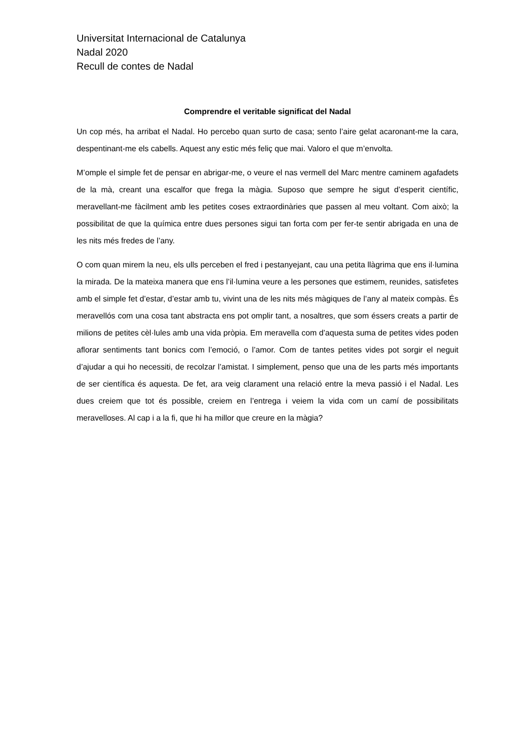Universitat Internacional de Catalunya
Nadal 2020
Recull de contes de Nadal
Comprendre el veritable significat del Nadal
Un cop més, ha arribat el Nadal. Ho percebo quan surto de casa; sento l’aire gelat acaronant-me la cara, despentinant-me els cabells. Aquest any estic més feliç que mai. Valoro el que m’envolta.
M’omple el simple fet de pensar en abrigar-me, o veure el nas vermell del Marc mentre caminem agafadets de la mà, creant una escalfor que frega la màgia. Suposo que sempre he sigut d’esperit científic, meravellant-me fàcilment amb les petites coses extraordinàries que passen al meu voltant. Com això; la possibilitat de que la química entre dues persones sigui tan forta com per fer-te sentir abrigada en una de les nits més fredes de l’any.
O com quan mirem la neu, els ulls perceben el fred i pestanyejant, cau una petita llàgrima que ens il·lumina la mirada. De la mateixa manera que ens l’il·lumina veure a les persones que estimem, reunides, satisfetes amb el simple fet d’estar, d’estar amb tu, vivint una de les nits més màgiques de l’any al mateix compàs. És meravellós com una cosa tant abstracta ens pot omplir tant, a nosaltres, que som éssers creats a partir de milions de petites cèl·lules amb una vida pròpia. Em meravella com d’aquesta suma de petites vides poden aflorar sentiments tant bonics com l’emoció, o l’amor. Com de tantes petites vides pot sorgir el neguit d’ajudar a qui ho necessiti, de recolzar l’amistat. I simplement, penso que una de les parts més importants de ser científica és aquesta. De fet, ara veig clarament una relació entre la meva passió i el Nadal. Les dues creiem que tot és possible, creiem en l’entrega i veiem la vida com un camí de possibilitats meravelloses. Al cap i a la fi, que hi ha millor que creure en la màgia?